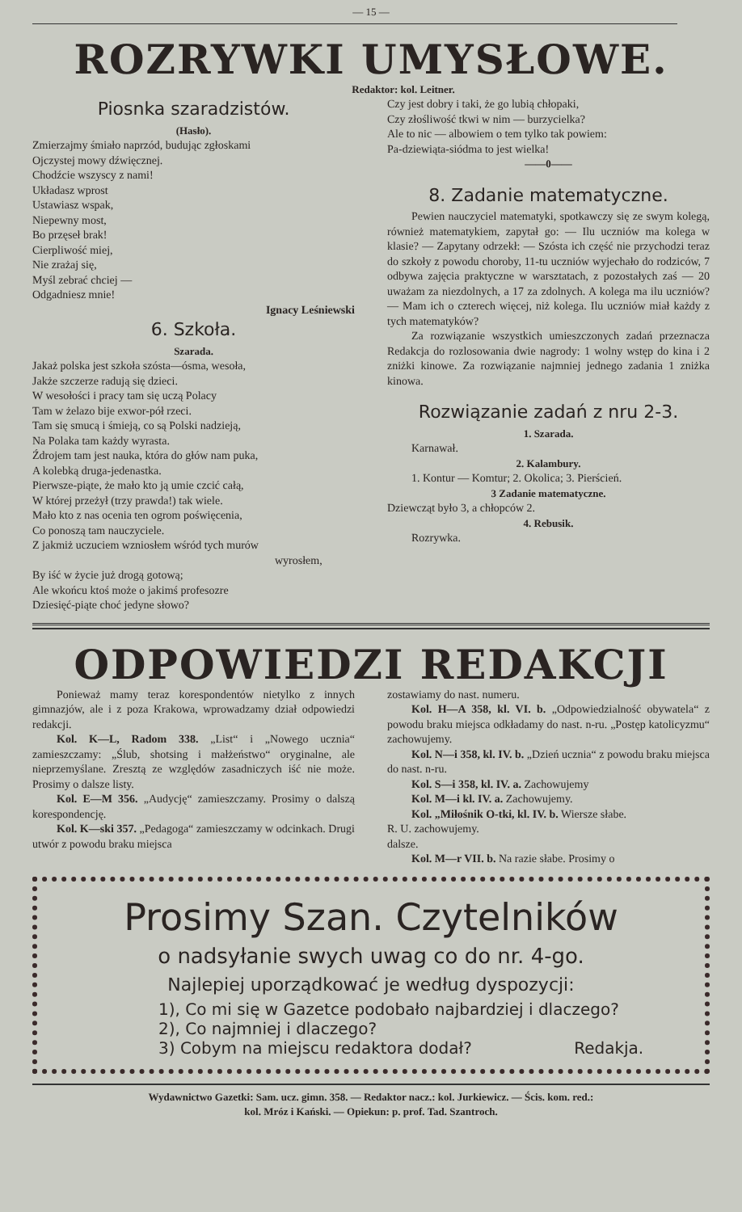— 15 —
ROZRYWKI UMYSŁOWE.
Redaktor: kol. Leitner.
Piosnka szaradzistów.
(Hasło).
Zmierzajmy śmiało naprzód, budując zgłoskami
Ojczystej mowy dźwięcznej.
Chodźcie wszyscy z nami!
Układasz wprost
Ustawiasz wspak,
Niepewny most,
Bo przęseł brak!
Cierpliwość miej,
Nie zrażaj się,
Myśl zebrać chciej —
Odgadniesz mnie!
Ignacy Leśniewski
6. Szkoła.
Szarada.
Jakaż polska jest szkoła szósta—ósma, wesoła,
Jakże szczerze radują się dzieci.
W wesołości i pracy tam się uczą Polacy
Tam w żelazo bije exwor-pół rzeci.
Tam się smucą i śmieją, co są Polski nadzieją,
Na Polaka tam każdy wyrasta.
Źdrojem tam jest nauka, która do głów nam puka,
A kolebką druga-jedenastka.
Pierwsze-piąte, że mało kto ją umie czcić całą,
W której przeżył (trzy prawda!) tak wiele.
Mało kto z nas ocenia ten ogrom poświęcenia,
Co ponoszą tam nauczyciele.
Z jakmiż uczuciem wzniosłem wśród tych murów
wyrosłem,
By iść w życie już drogą gotową;
Ale wkońcu ktoś może o jakimś profesozre
Dziesięć-piąte choć jedyne słowo?
Czy jest dobry i taki, że go lubią chłopaki,
Czy złośliwość tkwi w nim — burzycielka?
Ale to nic — albowiem o tem tylko tak powiem:
Pa-dziewiąta-siódma to jest wielka!
——0——
8. Zadanie matematyczne.
Pewien nauczyciel matematyki, spotkawczy się ze swym kolegą, również matematykiem, zapytał go: — Ilu uczniów ma kolega w klasie? — Zapytany odrzekł: — Szósta ich część nie przychodzi teraz do szkoły z powodu choroby, 11-tu uczniów wyjechało do rodziców, 7 odbywa zajęcia praktyczne w warsztatach, z pozostałych zaś — 20 uważam za niezdolnych, a 17 za zdolnych. A kolega ma ilu uczniów? — Mam ich o czterech więcej, niż kolega. Ilu uczniów miał każdy z tych matematyków?
Za rozwiązanie wszystkich umieszczonych zadań przeznacza Redakcja do rozlosowania dwie nagrody: 1 wolny wstęp do kina i 2 zniżki kinowe. Za rozwiązanie najmniej jednego zadania 1 zniżka kinowa.
Rozwiązanie zadań z nru 2-3.
1. Szarada.
Karnawał.
2. Kalambury.
1. Kontur — Komtur; 2. Okolica; 3. Pierścień.
3 Zadanie matematyczne.
Dziewcząt było 3, a chłopców 2.
4. Rebusik.
Rozrywka.
ODPOWIEDZI REDAKCJI
Ponieważ mamy teraz korespondentów nietylko z innych gimnazjów, ale i z poza Krakowa, wprowadzamy dział odpowiedzi redakcji.
Kol. K—L, Radom 338. „List“ i „Nowego ucznia“ zamieszczamy: „Ślub, shotsing i małżeństwo“ oryginalne, ale nieprzemyślane. Zresztą ze względów zasadniczych iść nie może. Prosimy o dalsze listy.
Kol. E—M 356. „Audycję“ zamieszczamy. Prosimy o dalszą korespondencję.
Kol. K—ski 357. „Pedagoga“ zamieszczamy w odcinkach. Drugi utwór z powodu braku miejsca
zostawiamy do nast. numeru.
Kol. H—A 358, kl. VI. b. „Odpowiedzialność obywatela“ z powodu braku miejsca odkładamy do nast. n-ru. „Postęp katolicyzmu“ zachowujemy.
Kol. N—i 358, kl. IV. b. „Dzień ucznia“ z powodu braku miejsca do nast. n-ru.
Kol. S—i 358, kl. IV. a. Zachowujemy
Kol. M—i kl. IV. a. Zachowujemy.
Kol. „Miłośnik O-tki, kl. IV. b. Wiersze słabe.
R. U. zachowujemy.
dalsze.
Kol. M—r VII. b. Na razie słabe. Prosimy o
Prosimy Szan. Czytelników
o nadsyłanie swych uwag co do nr. 4-go.
Najlepiej uporządkować je według dyspozycji:
1), Co mi się w Gazetce podobało najbardziej i dlaczego?
2), Co najmniej i dlaczego?
3) Cobym na miejscu redaktora dodał? Redakja.
Wydawnictwo Gazetki: Sam. ucz. gimn. 358. — Redaktor nacz.: kol. Jurkiewicz. — Ścis. kom. red.:
kol. Mróz i Kański. — Opiekun: p. prof. Tad. Szantroch.